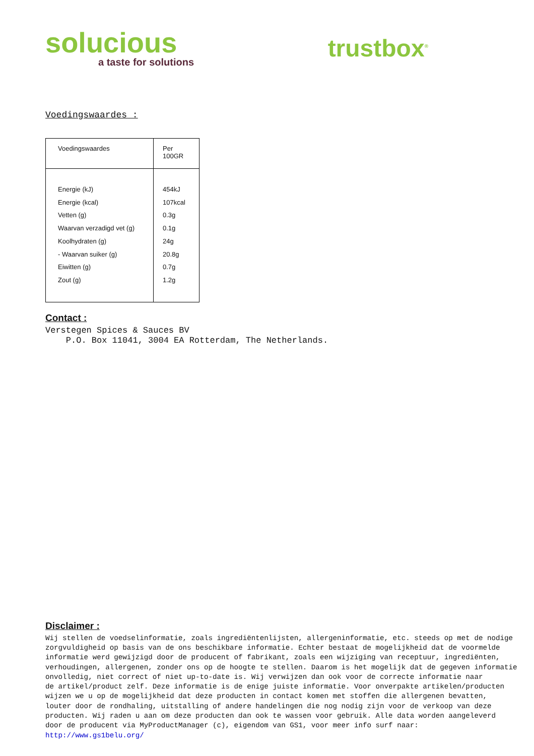solucious
a taste for solutions
trustbox<sup>®</sup>
Voedingswaardes :
| Voedingswaardes | Per 100GR |
| Energie (kJ) Energie (kcal) Vetten (g) Waarvan verzadigd vet (g) Koolhydraten (g) - Waarvan suiker (g) Eiwitten (g) Zout (g) | 454kJ 107kcal 0.3g 0.1g 24g 20.8g 0.7g 1.2g |
Contact :
Verstegen Spices & Sauces BV
P.O. Box 11041, 3004 EA Rotterdam, The Netherlands.
Disclaimer :
Wij stellen de voedselinformatie, zoals ingrediëntenlijsten, allergeninformatie, etc. steeds op met de nodige zorgvuldigheid op basis van de ons beschikbare informatie. Echter bestaat de mogelijkheid dat de voormelde informatie werd gewijzigd door de producent of fabrikant, zoals een wijziging van receptuur, ingrediënten, verhoudingen, allergenen, zonder ons op de hoogte te stellen. Daarom is het mogelijk dat de gegeven informatie onvolledig, niet correct of niet up-to-date is. Wij verwijzen dan ook voor de correcte informatie naar de artikel/product zelf. Deze informatie is de enige juiste informatie. Voor onverpakte artikelen/producten wijzen we u op de mogelijkheid dat deze producten in contact komen met stoffen die allergenen bevatten, louter door de rondhaling, uitstalling of andere handelingen die nog nodig zijn voor de verkoop van deze producten. Wij raden u aan om deze producten dan ook te wassen voor gebruik. Alle data worden aangeleverd door de producent via MyProductManager (c), eigendom van GS1, voor meer info surf naar: http://www.gs1belu.org/